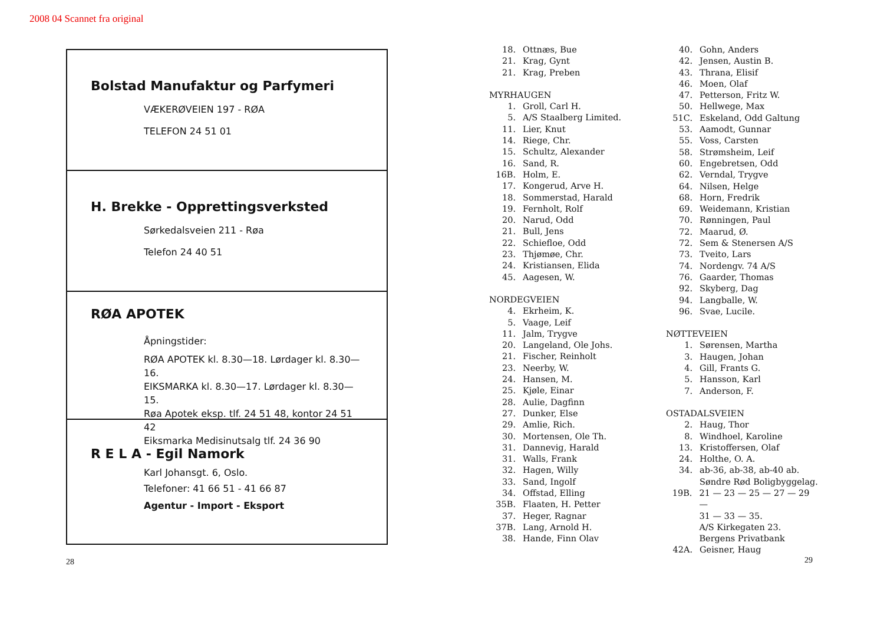2008 04 Scannet fra original
Bolstad Manufaktur og Parfymeri
VÆKERØVEIEN 197 - RØA
TELEFON 24 51 01
H. Brekke - Opprettingsverksted
Sørkedalsveien 211 - Røa
Telefon 24 40 51
RØA APOTEK
Åpningstider:
RØA APOTEK kl. 8.30—18. Lørdager kl. 8.30—16.
EIKSMARKA kl. 8.30—17. Lørdager kl. 8.30—15.
Røa Apotek eksp. tlf. 24 51 48, kontor 24 51 42
Eiksmarka Medisinutsalg tlf. 24 36 90
R E L A - Egil Namork
Karl Johansgt. 6, Oslo.
Telefoner: 41 66 51 - 41 66 87
Agentur - Import - Eksport
18. Ottnæs, Bue
21. Krag, Gynt
21. Krag, Preben
MYRHAUGEN
1. Groll, Carl H.
5. A/S Staalberg Limited.
11. Lier, Knut
14. Riege, Chr.
15. Schultz, Alexander
16. Sand, R.
16B. Holm, E.
17. Kongerud, Arve H.
18. Sommerstad, Harald
19. Fernholt, Rolf
20. Narud, Odd
21. Bull, Jens
22. Schiefloe, Odd
23. Thjømøe, Chr.
24. Kristiansen, Elida
45. Aagesen, W.
NORDEGVEIEN
4. Ekrheim, K.
5. Vaage, Leif
11. Jalm, Trygve
20. Langeland, Ole Johs.
21. Fischer, Reinholt
23. Neerby, W.
24. Hansen, M.
25. Kjøle, Einar
28. Aulie, Dagfinn
27. Dunker, Else
29. Amlie, Rich.
30. Mortensen, Ole Th.
31. Dannevig, Harald
31. Walls, Frank
32. Hagen, Willy
33. Sand, Ingolf
34. Offstad, Elling
35B. Flaaten, H. Petter
37. Heger, Ragnar
37B. Lang, Arnold H.
38. Hande, Finn Olav
40. Gohn, Anders
42. Jensen, Austin B.
43. Thrana, Elisif
46. Moen, Olaf
47. Petterson, Fritz W.
50. Hellwege, Max
51C. Eskeland, Odd Galtung
53. Aamodt, Gunnar
55. Voss, Carsten
58. Strømsheim, Leif
60. Engebretsen, Odd
62. Verndal, Trygve
64. Nilsen, Helge
68. Horn, Fredrik
69. Weidemann, Kristian
70. Rønningen, Paul
72. Maarud, Ø.
72. Sem & Stenersen A/S
73. Tveito, Lars
74. Nordengv. 74 A/S
76. Gaarder, Thomas
92. Skyberg, Dag
94. Langballe, W.
96. Svae, Lucile.
NØTTEVEIEN
1. Sørensen, Martha
3. Haugen, Johan
4. Gill, Frants G.
5. Hansson, Karl
7. Anderson, F.
OSTADALSVEIEN
2. Haug, Thor
8. Windhoel, Karoline
13. Kristoffersen, Olaf
24. Holthe, O. A.
34. ab-36, ab-38, ab-40 ab.
Søndre Rød Boligbyggelag.
19B. 21 — 23 — 25 — 27 — 29 —
31 — 33 — 35.
A/S Kirkegaten 23.
Bergens Privatbank
42A. Geisner, Haug
28 29